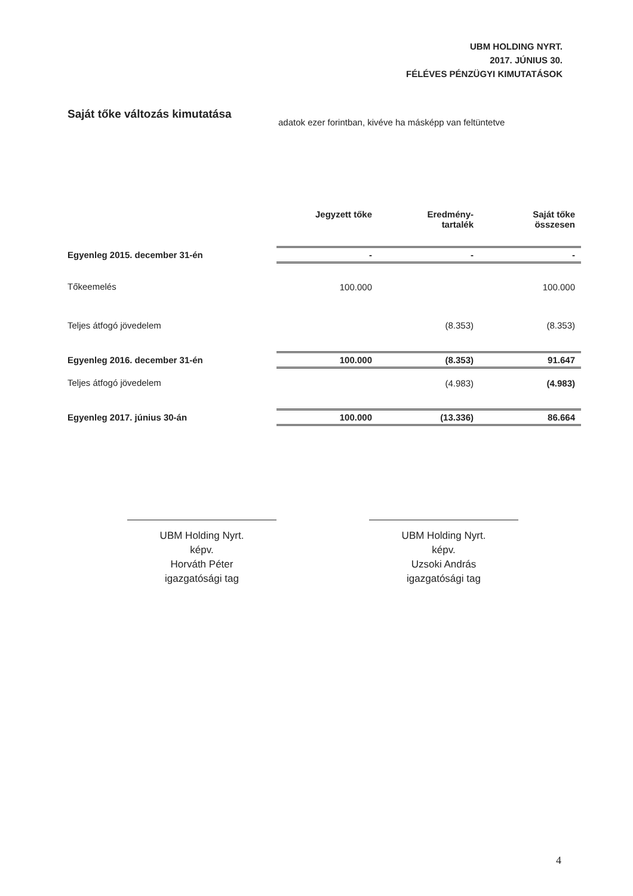UBM HOLDING NYRT.
2017. JÚNIUS 30.
FÉLÉVES PÉNZÜGYI KIMUTATÁSOK
Saját tőke változás kimutatása
adatok ezer forintban, kivéve ha másképp van feltüntetve
| | Jegyzett tőke | Eredmény- tartalék | Saját tőke összesen |
| --- | --- | --- | --- |
| Egyenleg 2015. december 31-én | - | - | - |
| Tőkeemelés | 100.000 | | 100.000 |
| Teljes átfogó jövedelem | | (8.353) | (8.353) |
| Egyenleg 2016. december 31-én | 100.000 | (8.353) | 91.647 |
| Teljes átfogó jövedelem | | (4.983) | (4.983) |
| Egyenleg 2017. június 30-án | 100.000 | (13.336) | 86.664 |
UBM Holding Nyrt.
képv.
Horváth Péter
igazgatósági tag
UBM Holding Nyrt.
képv.
Uzsoki András
igazgatósági tag
4